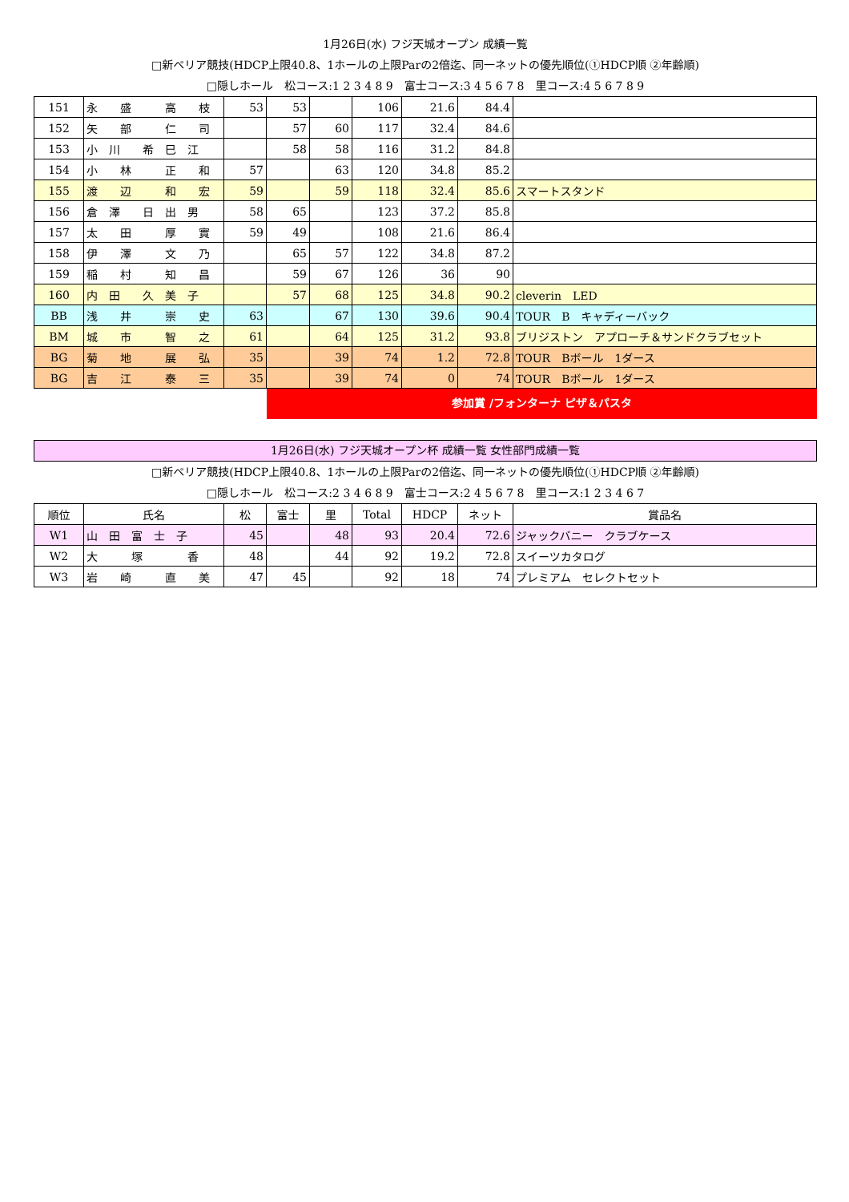1月26日(水) フジ天城オープン 成績一覧
□新ペリア競技(HDCP上限40.8、1ホールの上限Parの2倍迄、同一ネットの優先順位(①HDCP順 ②年齢順)
□隠しホール　松コース:1 2 3 4 8 9　富士コース:3 4 5 6 7 8　里コース:4 5 6 7 8 9
| 151 | 永 盛 高 枝 | 53 | 53 | | 106 | 21.6 | 84.4 | |
| 152 | 矢 部 仁 司 | | 57 | 60 | 117 | 32.4 | 84.6 | |
| 153 | 小 川 希 巳 江 | | 58 | 58 | 116 | 31.2 | 84.8 | |
| 154 | 小 林 正 和 | 57 | | 63 | 120 | 34.8 | 85.2 | |
| 155 | 渡 辺 和 宏 | 59 | | 59 | 118 | 32.4 | 85.6 | スマートスタンド |
| 156 | 倉 澤 日 出 男 | 58 | 65 | | 123 | 37.2 | 85.8 | |
| 157 | 太 田 厚 實 | 59 | 49 | | 108 | 21.6 | 86.4 | |
| 158 | 伊 澤 文 乃 | | 65 | 57 | 122 | 34.8 | 87.2 | |
| 159 | 稲 村 知 昌 | | 59 | 67 | 126 | 36 | 90 | |
| 160 | 内 田 久 美 子 | | 57 | 68 | 125 | 34.8 | 90.2 | cleverin LED |
| BB | 浅 井 崇 史 | 63 | | 67 | 130 | 39.6 | 90.4 | TOUR B キャディーバック |
| BM | 城 市 智 之 | 61 | | 64 | 125 | 31.2 | 93.8 | ブリジストン アプローチ＆サンドクラブセット |
| BG | 菊 地 展 弘 | 35 | | 39 | 74 | 1.2 | 72.8 | TOUR Bボール 1ダース |
| BG | 吉 江 泰 三 | 35 | | 39 | 74 | 0 | 74 | TOUR Bボール 1ダース |
参加賞 /フォンターナ ピザ＆パスタ
1月26日(水) フジ天城オープン杯 成績一覧 女性部門成績一覧
□新ペリア競技(HDCP上限40.8、1ホールの上限Parの2倍迄、同一ネットの優先順位(①HDCP順 ②年齢順)
□隠しホール　松コース:2 3 4 6 8 9　富士コース:2 4 5 6 7 8　里コース:1 2 3 4 6 7
| 順位 | 氏名 | 松 | 富士 | 里 | Total | HDCP | ネット | 賞品名 |
| --- | --- | --- | --- | --- | --- | --- | --- | --- |
| W1 | 山 田 富 士 子 | 45 | | 48 | 93 | 20.4 | 72.6 | ジャックバニー クラブケース |
| W2 | 大 塚 香 | 48 | | 44 | 92 | 19.2 | 72.8 | スイーツカタログ |
| W3 | 岩 崎 直 美 | 47 | 45 | | 92 | 18 | 74 | プレミアム セレクトセット |